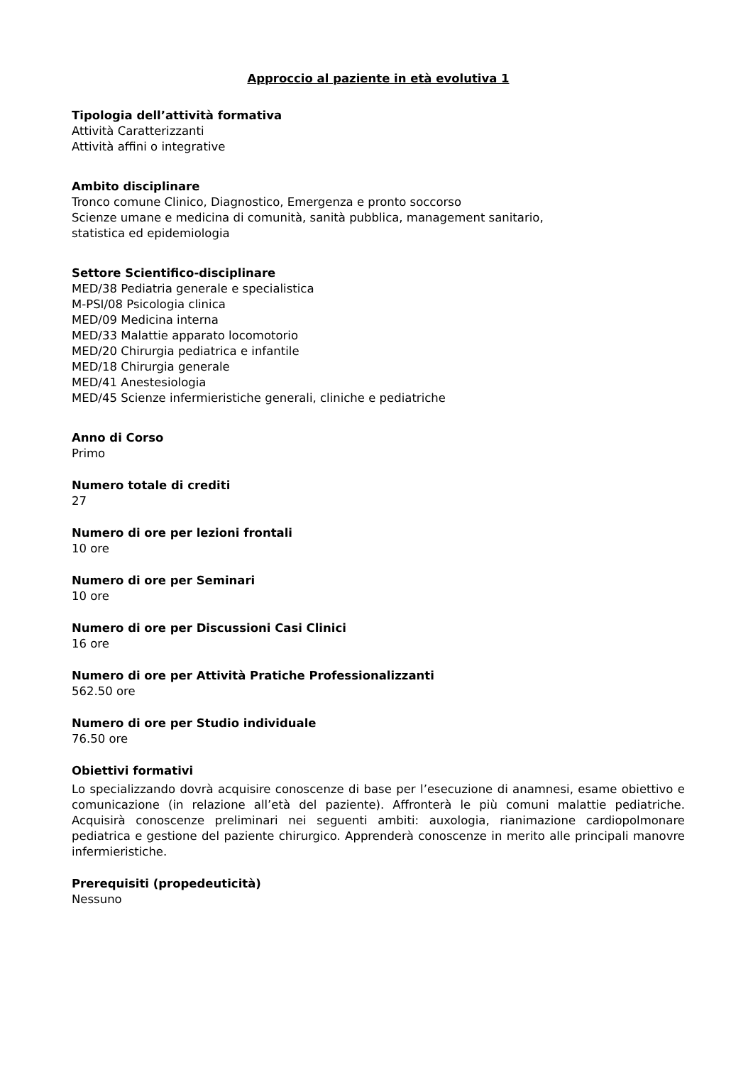Approccio al paziente in età evolutiva 1
Tipologia dell’attività formativa
Attività Caratterizzanti
Attività affini o integrative
Ambito disciplinare
Tronco comune Clinico, Diagnostico, Emergenza e pronto soccorso
Scienze umane e medicina di comunità, sanità pubblica, management sanitario,
statistica ed epidemiologia
Settore Scientifico-disciplinare
MED/38 Pediatria generale e specialistica
M-PSI/08 Psicologia clinica
MED/09 Medicina interna
MED/33 Malattie apparato locomotorio
MED/20 Chirurgia pediatrica e infantile
MED/18 Chirurgia generale
MED/41 Anestesiologia
MED/45 Scienze infermieristiche generali, cliniche e pediatriche
Anno di Corso
Primo
Numero totale di crediti
27
Numero di ore per lezioni frontali
10 ore
Numero di ore per Seminari
10 ore
Numero di ore per Discussioni Casi Clinici
16 ore
Numero di ore per Attività Pratiche Professionalizzanti
562.50 ore
Numero di ore per Studio individuale
76.50 ore
Obiettivi formativi
Lo specializzando dovrà acquisire conoscenze di base per l’esecuzione di anamnesi, esame obiettivo e comunicazione (in relazione all’età del paziente). Affronterà le più comuni malattie pediatriche. Acquisirà conoscenze preliminari nei seguenti ambiti: auxologia, rianimazione cardiopolmonare pediatrica e gestione del paziente chirurgico. Apprenderà conoscenze in merito alle principali manovre infermieristiche.
Prerequisiti (propedeuticità)
Nessuno